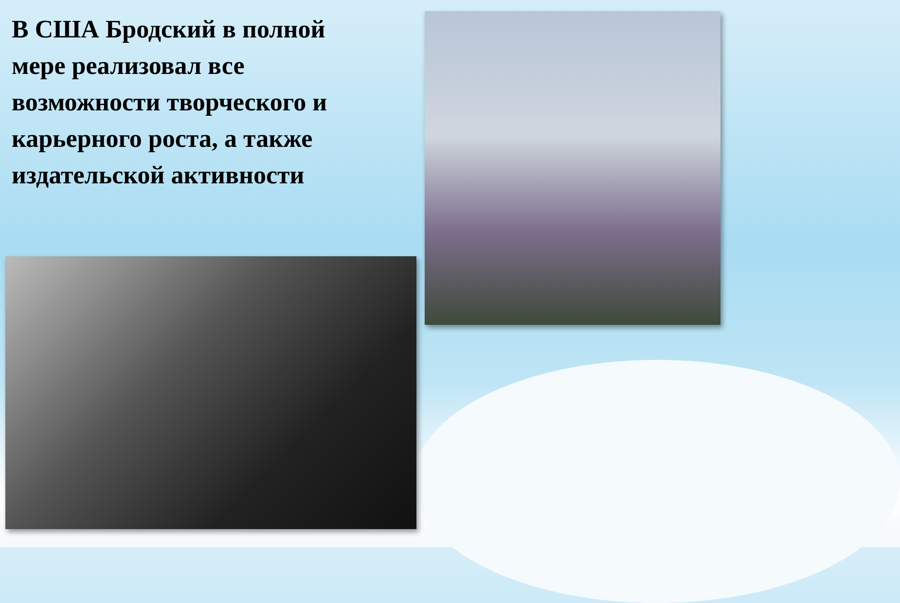В США Бродский в полной мере реализовал все возможности творческого и карьерного роста, а также издательской активности